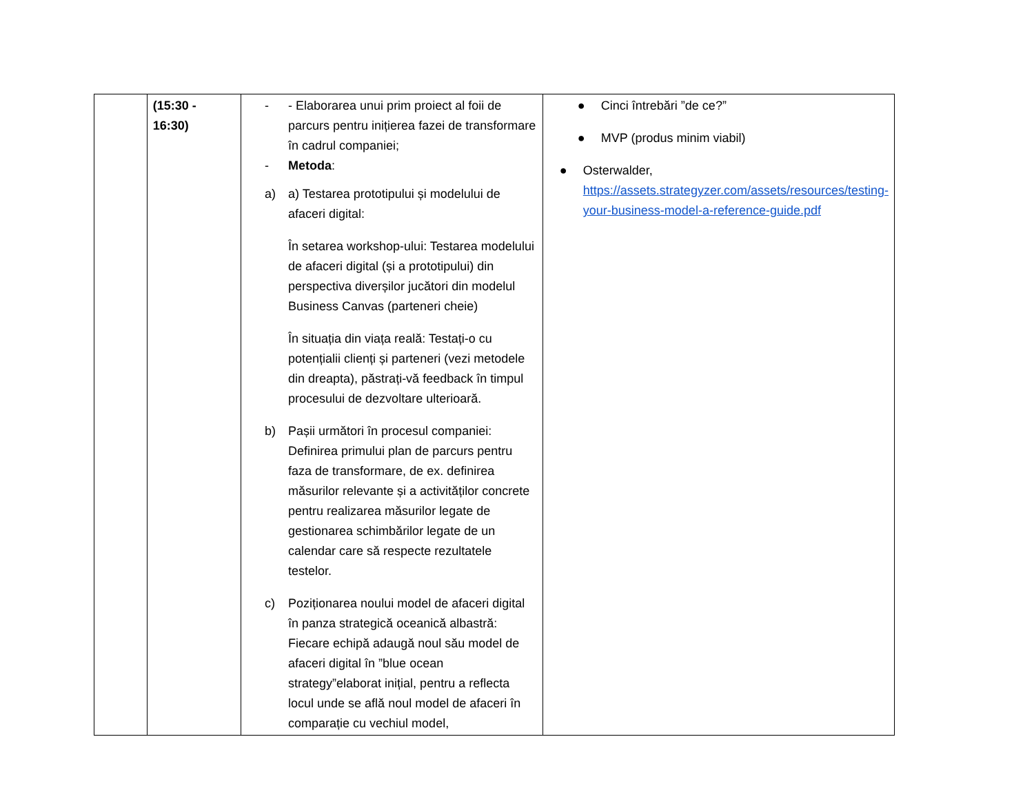| | (15:30 - 16:30) | - - Elaborarea unui prim proiect al foii de parcurs pentru inițierea fazei de transformare în cadrul companiei; - Metoda : a) a) Testarea prototipului și modelului de afaceri digital: În setarea workshop-ului: Testarea modelului de afaceri digital (și a prototipului) din perspectiva diverșilor jucători din modelul Business Canvas (parteneri cheie) În situația din viața reală: Testați-o cu potențialii clienți și parteneri (vezi metodele din dreapta), păstrați-vă feedback în timpul procesului de dezvoltare ulterioară. b) Pașii următori în procesul companiei: Definirea primului plan de parcurs pentru faza de transformare, de ex. definirea măsurilor relevante și a activităților concrete pentru realizarea măsurilor legate de gestionarea schimbărilor legate de un calendar care să respecte rezultatele testelor. c) Poziționarea noului model de afaceri digital în panza strategică oceanică albastră: Fiecare echipă adaugă noul său model de afaceri digital în ”blue ocean strategy”elaborat inițial, pentru a reflecta locul unde se află noul model de afaceri în comparație cu vechiul model, | ● Cinci întrebări ”de ce?” ● MVP (produs minim viabil) ● Osterwalder, https://assets.strategyzer.com/assets/resources/testing-your-business-model-a-reference-guide.pdf |